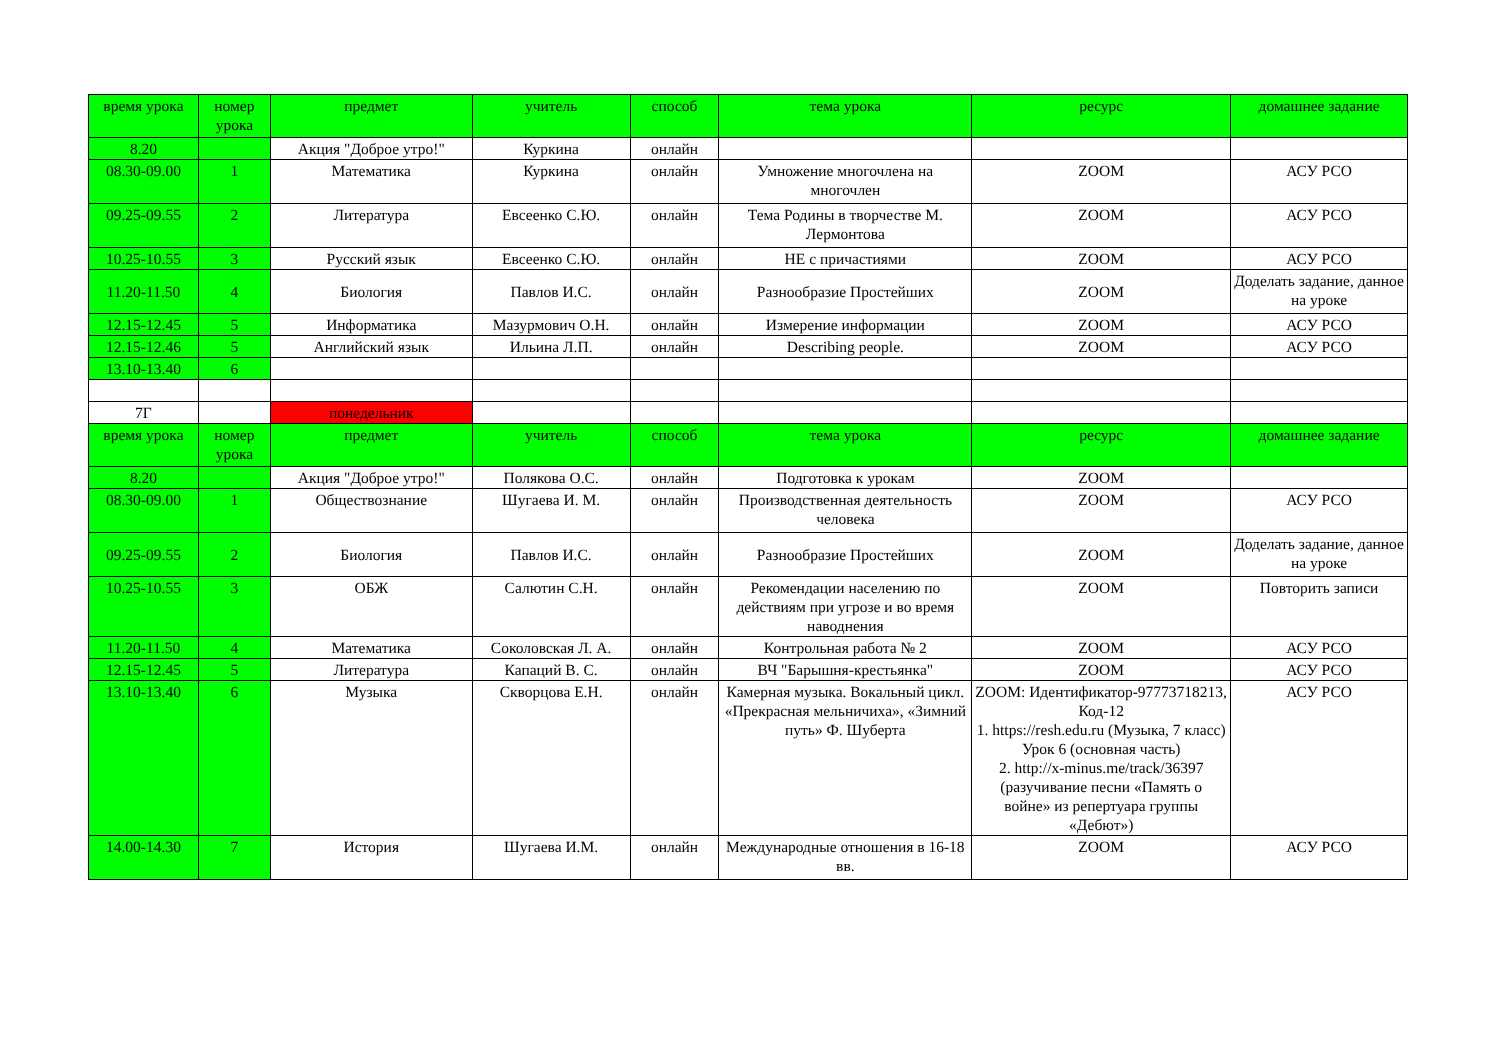| время урока | номер урока | предмет | учитель | способ | тема урока | ресурс | домашнее задание |
| --- | --- | --- | --- | --- | --- | --- | --- |
| 8.20 | | Акция "Доброе утро!" | Куркина | онлайн | | | |
| 08.30-09.00 | 1 | Математика | Куркина | онлайн | Умножение многочлена на многочлен | ZOOM | АСУ РСО |
| 09.25-09.55 | 2 | Литература | Евсеенко С.Ю. | онлайн | Тема Родины в творчестве М. Лермонтова | ZOOM | АСУ РСО |
| 10.25-10.55 | 3 | Русский язык | Евсеенко С.Ю. | онлайн | НЕ с причастиями | ZOOM | АСУ РСО |
| 11.20-11.50 | 4 | Биология | Павлов И.С. | онлайн | Разнообразие Простейших | ZOOM | Доделать задание, данное на уроке |
| 12.15-12.45 | 5 | Информатика | Мазурмович О.Н. | онлайн | Измерение информации | ZOOM | АСУ РСО |
| 12.15-12.46 | 5 | Английский язык | Ильина Л.П. | онлайн | Describing people. | ZOOM | АСУ РСО |
| 13.10-13.40 | 6 | | | | | | |
| 7Г | | понедельник | | | | | |
| время урока | номер урока | предмет | учитель | способ | тема урока | ресурс | домашнее задание |
| 8.20 | | Акция "Доброе утро!" | Полякова О.С. | онлайн | Подготовка к урокам | ZOOM | |
| 08.30-09.00 | 1 | Обществознание | Шугаева И. М. | онлайн | Производственная деятельность человека | ZOOM | АСУ РСО |
| 09.25-09.55 | 2 | Биология | Павлов И.С. | онлайн | Разнообразие Простейших | ZOOM | Доделать задание, данное на уроке |
| 10.25-10.55 | 3 | ОБЖ | Салютин С.Н. | онлайн | Рекомендации населению по действиям при угрозе и во время наводнения | ZOOM | Повторить записи |
| 11.20-11.50 | 4 | Математика | Соколовская Л. А. | онлайн | Контрольная работа № 2 | ZOOM | АСУ РСО |
| 12.15-12.45 | 5 | Литература | Капаций В. С. | онлайн | ВЧ "Барышня-крестьянка" | ZOOM | АСУ РСО |
| 13.10-13.40 | 6 | Музыка | Скворцова Е.Н. | онлайн | Камерная музыка. Вокальный цикл. «Прекрасная мельничиха», «Зимний путь» Ф. Шуберта | ZOOM: Идентификатор-97773718213, Код-12 1. https://resh.edu.ru (Музыка, 7 класс) Урок 6 (основная часть) 2. http://x-minus.me/track/36397 (разучивание песни «Память о войне» из репертуара группы «Дебют») | АСУ РСО |
| 14.00-14.30 | 7 | История | Шугаева И.М. | онлайн | Международные отношения в 16-18 вв. | ZOOM | АСУ РСО |